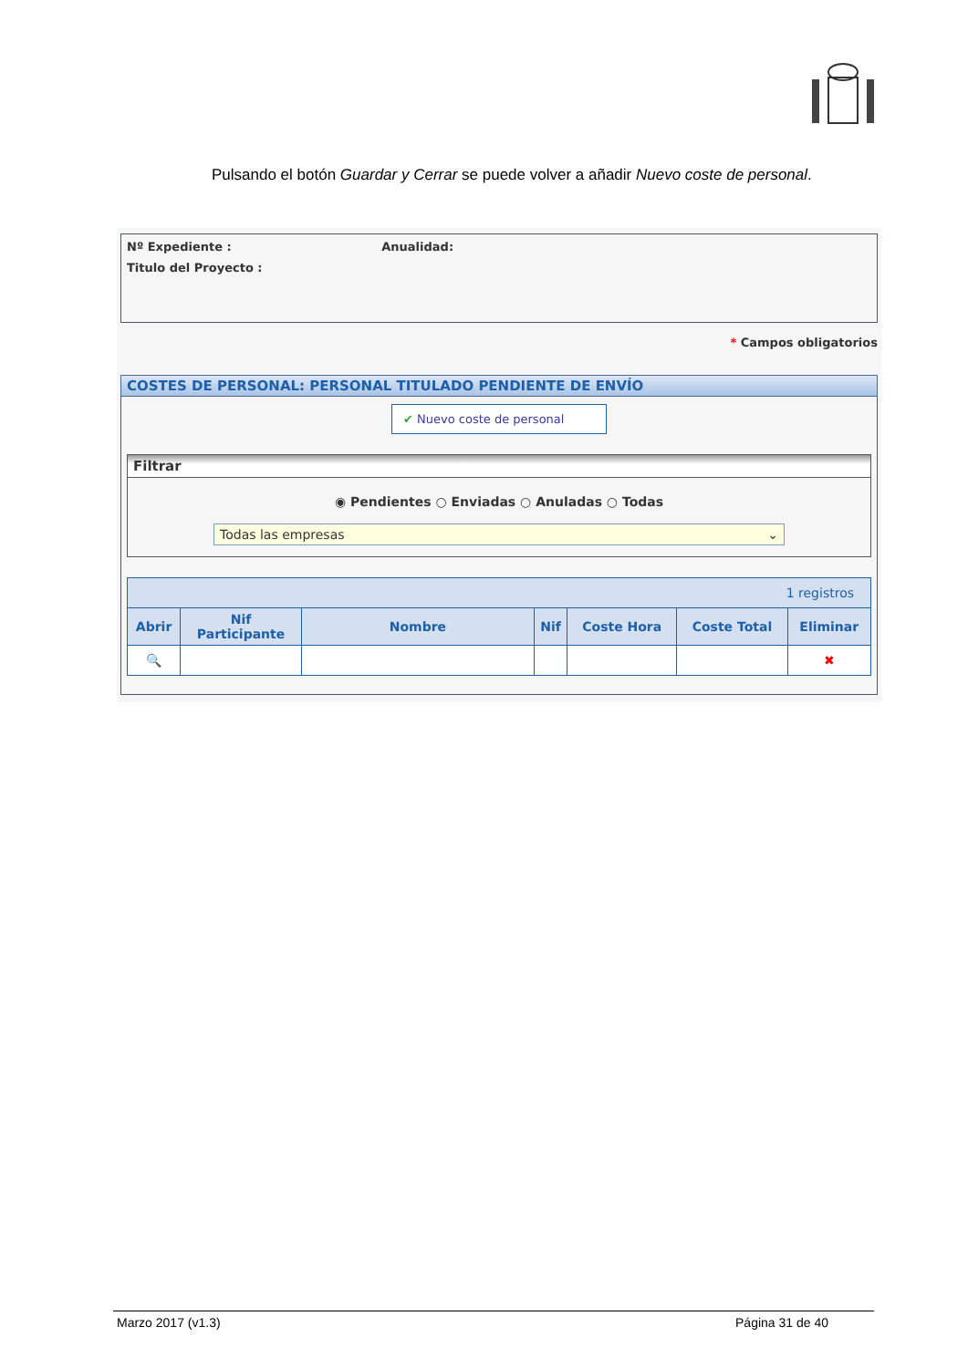Pulsando el botón Guardar y Cerrar se puede volver a añadir Nuevo coste de personal.
Nº Expediente : Anualidad:
Titulo del Proyecto :
* Campos obligatorios
COSTES DE PERSONAL: PERSONAL TITULADO PENDIENTE DE ENVÍO
✔ Nuevo coste de personal
Filtrar
◉ Pendientes ○ Enviadas ○ Anuladas ○ Todas
Todas las empresas ⌄
| 1 registros | | | | | | |
| --- | --- | --- | --- | --- | --- | --- |
| Abrir | Nif Participante | Nombre | Nif | Coste Hora | Coste Total | Eliminar |
| 🔍 | | | | | | ✖ |
Marzo 2017 (v1.3) Página 31 de 40